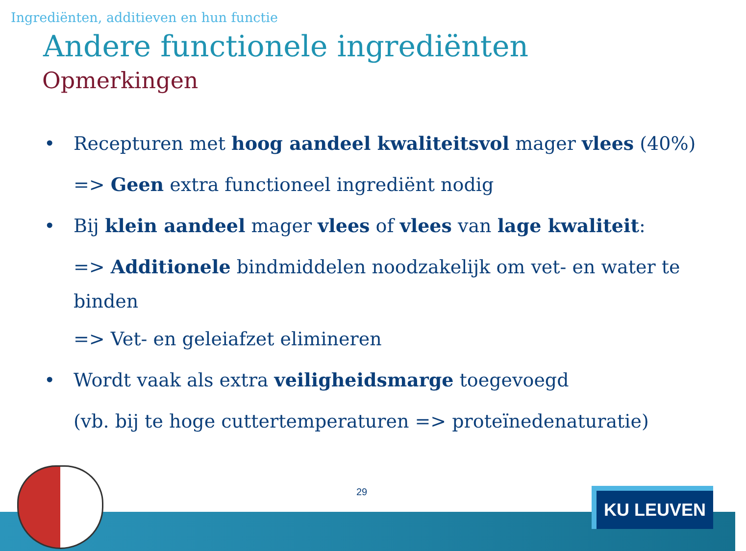Ingrediënten, additieven en hun functie
Andere functionele ingrediënten
Opmerkingen
• Recepturen met hoog aandeel kwaliteitsvol mager vlees (40%)
=> Geen extra functioneel ingrediënt nodig
• Bij klein aandeel mager vlees of vlees van lage kwaliteit:
=> Additionele bindmiddelen noodzakelijk om vet- en water te binden
=> Vet- en geleiafzet elimineren
• Wordt vaak als extra veiligheidsmarge toegevoegd
(vb. bij te hoge cuttertemperaturen => proteïnedenaturatie)
29 KU LEUVEN